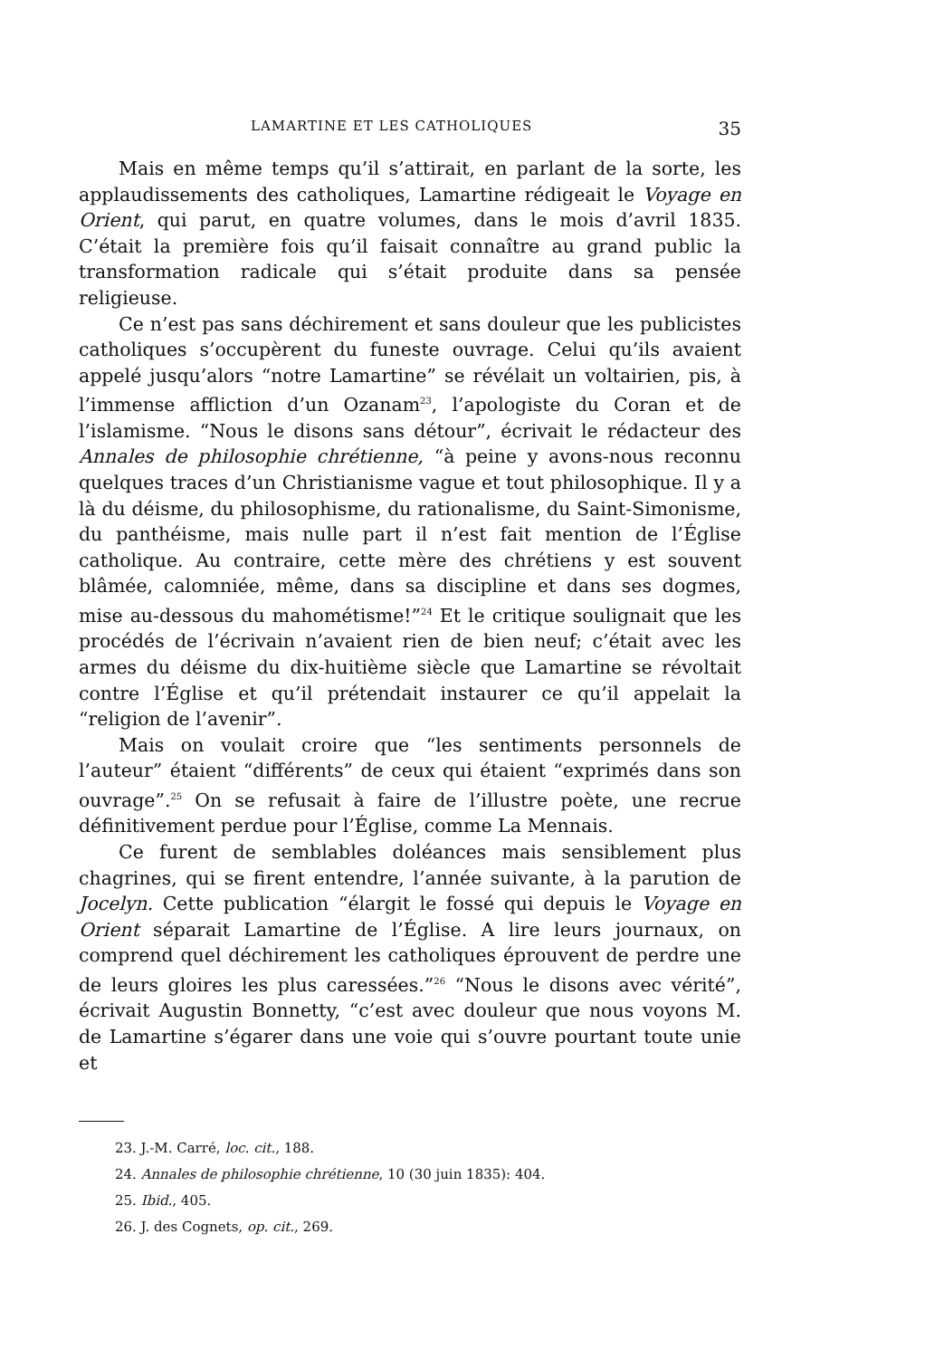LAMARTINE ET LES CATHOLIQUES 35
Mais en même temps qu’il s’attirait, en parlant de la sorte, les applaudissements des catholiques, Lamartine rédigeait le Voyage en Orient, qui parut, en quatre volumes, dans le mois d’avril 1835. C’était la première fois qu’il faisait connaître au grand public la transformation radicale qui s’était produite dans sa pensée religieuse.
Ce n’est pas sans déchirement et sans douleur que les publicistes catholiques s’occupèrent du funeste ouvrage. Celui qu’ils avaient appelé jusqu’alors “notre Lamartine” se révélait un voltairien, pis, à l’immense affliction d’un Ozanam<sup>23</sup>, l’apologiste du Coran et de l’islamisme. “Nous le disons sans détour”, écrivait le rédacteur des Annales de philosophie chrétienne, “à peine y avons-nous reconnu quelques traces d’un Christianisme vague et tout philosophique. Il y a là du déisme, du philosophisme, du rationalisme, du Saint-Simonisme, du panthéisme, mais nulle part il n’est fait mention de l’Église catholique. Au contraire, cette mère des chrétiens y est souvent blâmée, calomniée, même, dans sa discipline et dans ses dogmes, mise au-dessous du mahométisme!”<sup>24</sup> Et le critique soulignait que les procédés de l’écrivain n’avaient rien de bien neuf; c’était avec les armes du déisme du dix-huitième siècle que Lamartine se révoltait contre l’Église et qu’il prétendait instaurer ce qu’il appelait la “religion de l’avenir”.
Mais on voulait croire que “les sentiments personnels de l’auteur” étaient “différents” de ceux qui étaient “exprimés dans son ouvrage”.<sup>25</sup> On se refusait à faire de l’illustre poète, une recrue définitivement perdue pour l’Église, comme La Mennais.
Ce furent de semblables doléances mais sensiblement plus chagrines, qui se firent entendre, l’année suivante, à la parution de Jocelyn. Cette publication “élargit le fossé qui depuis le Voyage en Orient séparait Lamartine de l’Église. A lire leurs journaux, on comprend quel déchirement les catholiques éprouvent de perdre une de leurs gloires les plus caressées.”<sup>26</sup> “Nous le disons avec vérité”, écrivait Augustin Bonnetty, “c’est avec douleur que nous voyons M. de Lamartine s’égarer dans une voie qui s’ouvre pourtant toute unie et
23. J.-M. Carré, loc. cit., 188.
24. Annales de philosophie chrétienne, 10 (30 juin 1835): 404.
25. Ibid., 405.
26. J. des Cognets, op. cit., 269.